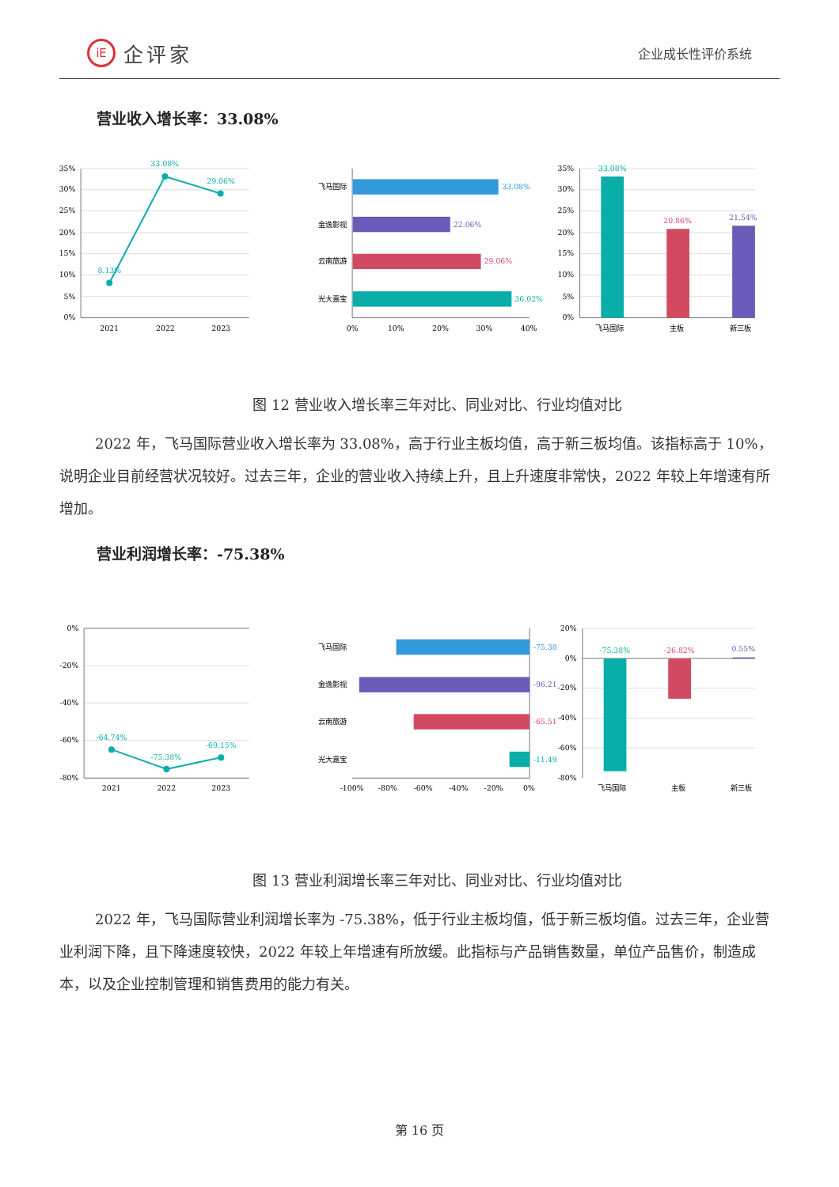iE 企评家
企业成长性评价系统
营业收入增长率：33.08%
35%
30%
25%
20%
15%
10%
5%
0%
2021
2022
2023
8.13%
33.08%
29.06%
飞马国际
金逸影视
云南旅游
光大嘉宝
33.08%
22.06%
29.06%
36.02%
0%
10%
20%
30%
40%
35%
30%
25%
20%
15%
10%
5%
0%
33.08%
20.86%
21.54%
飞马国际
主板
新三板
图 12 营业收入增长率三年对比、同业对比、行业均值对比
2022 年，飞马国际营业收入增长率为 33.08%，高于行业主板均值，高于新三板均值。该指标高于 10%，说明企业目前经营状况较好。过去三年，企业的营业收入持续上升，且上升速度非常快，2022 年较上年增速有所增加。
营业利润增长率：-75.38%
0%
-20%
-40%
-60%
-80%
2021
2022
2023
-64.74%
-75.38%
-69.15%
飞马国际
金逸影视
云南旅游
光大嘉宝
-75.38
-96.21
-65.51
-11.49
-100%
-80%
-60%
-40%
-20%
0%
20%
0%
-20%
-40%
-60%
-80%
-75.38%
-26.82%
0.55%
飞马国际
主板
新三板
图 13 营业利润增长率三年对比、同业对比、行业均值对比
2022 年，飞马国际营业利润增长率为 -75.38%，低于行业主板均值，低于新三板均值。过去三年，企业营业利润下降，且下降速度较快，2022 年较上年增速有所放缓。此指标与产品销售数量，单位产品售价，制造成本，以及企业控制管理和销售费用的能力有关。
第 16 页